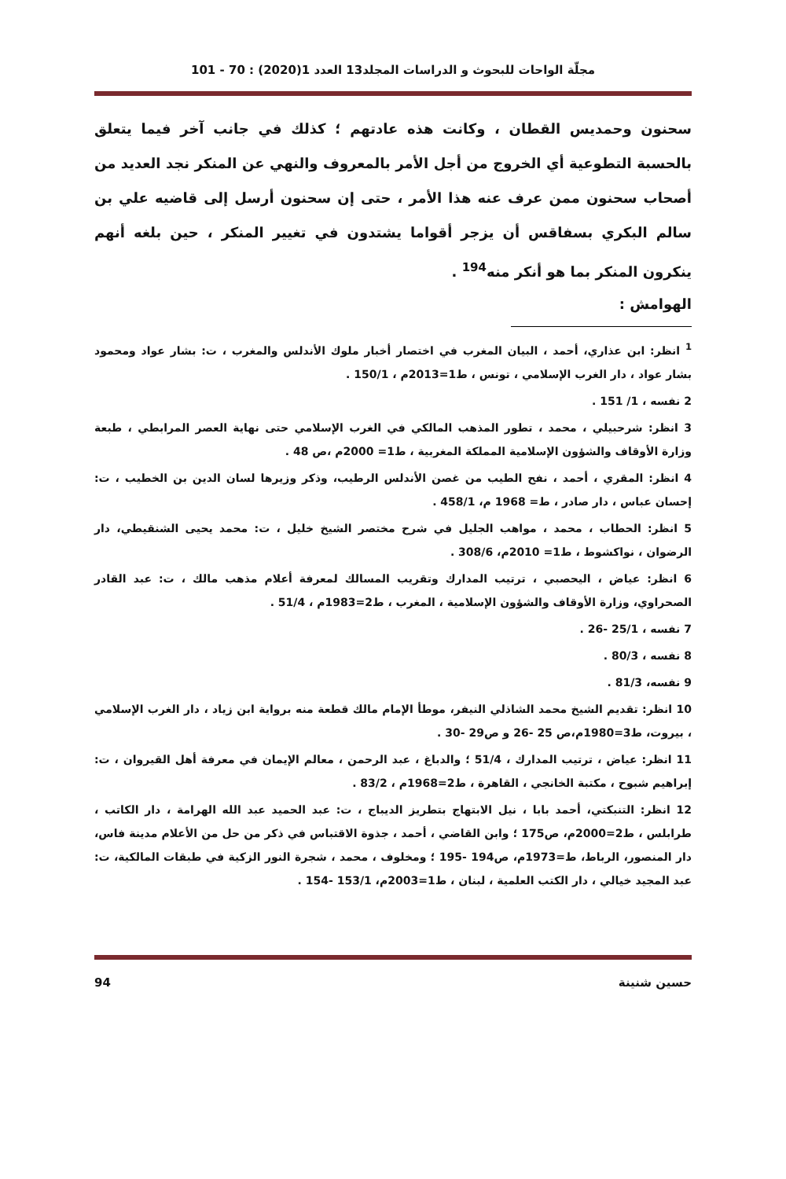مجلّة الواحات للبحوث و الدراسات المجلد13 العدد 1(2020) : 70 - 101
سحنون وحمديس القطان ، وكانت هذه عادتهم ؛ كذلك في جانب آخر فيما يتعلق بالحسبة التطوعية أي الخروج من أجل الأمر بالمعروف والنهي عن المنكر نجد العديد من أصحاب سحنون ممن عرف عنه هذا الأمر ، حتى إن سحنون أرسل إلى قاضيه علي بن سالم البكري بسفاقس أن يزجر أقواما يشتدون في تغيير المنكر ، حين بلغه أنهم ينكرون المنكر بما هو أنكر منه<sup>194</sup> .
الهوامش :
<sup>1</sup> انظر: ابن عذاري، أحمد ، البيان المغرب في اختصار أخبار ملوك الأندلس والمغرب ، ت: بشار عواد ومحمود بشار عواد ، دار الغرب الإسلامي ، تونس ، ط1=2013م ، 150/1 .
2 نفسه ، 1/ 151 .
3 انظر: شرحبيلي ، محمد ، تطور المذهب المالكي في الغرب الإسلامي حتى نهاية العصر المرابطي ، طبعة وزارة الأوقاف والشؤون الإسلامية المملكة المغربية ، ط1= 2000م ،ص 48 .
4 انظر: المقري ، أحمد ، نفح الطيب من غصن الأندلس الرطيب، وذكر وزيرها لسان الدين بن الخطيب ، ت: إحسان عباس ، دار صادر ، ط= 1968 م، 458/1 .
5 انظر: الحطاب ، محمد ، مواهب الجليل في شرح مختصر الشيخ خليل ، ت: محمد يحيى الشنقيطي، دار الرضوان ، نواكشوط ، ط1= 2010م، 308/6 .
6 انظر: عياض ، اليحصبي ، ترتيب المدارك وتقريب المسالك لمعرفة أعلام مذهب مالك ، ت: عبد القادر الصحراوي، وزارة الأوقاف والشؤون الإسلامية ، المغرب ، ط2=1983م ، 51/4 .
7 نفسه ، 25/1 -26 .
8 نفسه ، 80/3 .
9 نفسه، 81/3 .
10 انظر: تقديم الشيخ محمد الشاذلي النيفر، موطأ الإمام مالك قطعة منه برواية ابن زياد ، دار الغرب الإسلامي ، بيروت، ط3=1980م،ص 25 -26 و ص29 -30 .
11 انظر: عياض ، ترتيب المدارك ، 51/4 ؛ والدباغ ، عبد الرحمن ، معالم الإيمان في معرفة أهل القيروان ، ت: إبراهيم شبوح ، مكتبة الخانجي ، القاهرة ، ط2=1968م ، 83/2 .
12 انظر: التنبكتي، أحمد بابا ، نيل الابتهاج بتطريز الديباج ، ت: عبد الحميد عبد الله الهرامة ، دار الكاتب ، طرابلس ، ط2=2000م، ص175 ؛ وابن القاضي ، أحمد ، جذوة الاقتباس في ذكر من حل من الأعلام مدينة فاس، دار المنصور، الرباط، ط=1973م، ص194 -195 ؛ ومخلوف ، محمد ، شجرة النور الزكية في طبقات المالكية، ت: عبد المجيد خيالي ، دار الكتب العلمية ، لبنان ، ط1=2003م، 153/1 -154 .
حسين شنينة 94